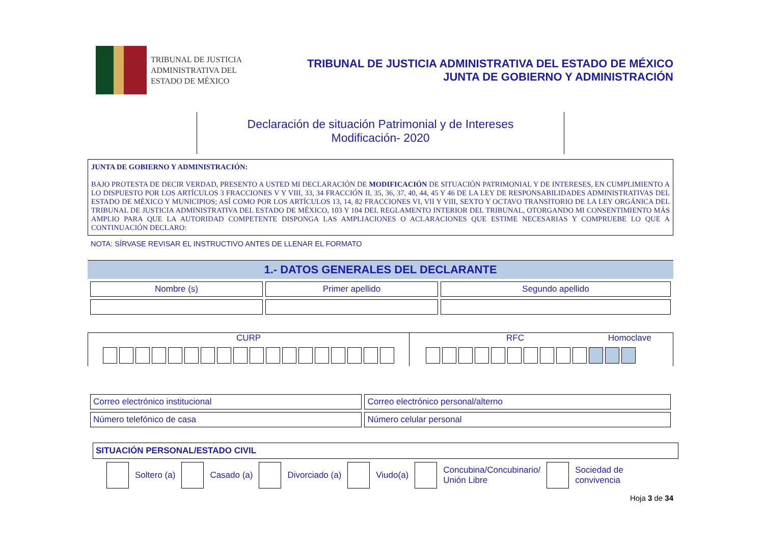TRIBUNAL DE JUSTICIA
ADMINISTRATIVA DEL
ESTADO DE MÉXICO
TRIBUNAL DE JUSTICIA ADMINISTRATIVA DEL ESTADO DE MÉXICO
JUNTA DE GOBIERNO Y ADMINISTRACIÓN
Declaración de situación Patrimonial y de Intereses
Modificación- 2020
JUNTA DE GOBIERNO Y ADMINISTRACIÓN:
BAJO PROTESTA DE DECIR VERDAD, PRESENTO A USTED MI DECLARACIÓN DE MODIFICACIÓN DE SITUACIÓN PATRIMONIAL Y DE INTERESES, EN CUMPLIMIENTO A LO DISPUESTO POR LOS ARTÍCULOS 3 FRACCIONES V Y VIII, 33, 34 FRACCIÓN II, 35, 36, 37, 40, 44, 45 Y 46 DE LA LEY DE RESPONSABILIDADES ADMINISTRATIVAS DEL ESTADO DE MÉXICO Y MUNICIPIOS; ASÍ COMO POR LOS ARTÍCULOS 13, 14, 82 FRACCIONES VI, VII Y VIII, SEXTO Y OCTAVO TRANSITORIO DE LA LEY ORGÁNICA DEL TRIBUNAL DE JUSTICIA ADMINISTRATIVA DEL ESTADO DE MÉXICO, 103 Y 104 DEL REGLAMENTO INTERIOR DEL TRIBUNAL, OTORGANDO MI CONSENTIMIENTO MÁS AMPLIO PARA QUE LA AUTORIDAD COMPETENTE DISPONGA LAS AMPLIACIONES O ACLARACIONES QUE ESTIME NECESARIAS Y COMPRUEBE LO QUE A CONTINUACIÓN DECLARO:
NOTA: SÍRVASE REVISAR EL INSTRUCTIVO ANTES DE LLENAR EL FORMATO
1.- DATOS GENERALES DEL DECLARANTE
| Nombre (s) | Primer apellido | Segundo apellido |
CURP
RFC Homoclave
| Correo electrónico institucional | Correo electrónico personal/alterno |
| Número telefónico de casa | Número celular personal |
SITUACIÓN PERSONAL/ESTADO CIVIL
Soltero (a) Casado (a) Divorciado (a) Viudo(a) Concubina/Concubinario/
Unión Libre Sociedad de
convivencia
Hoja 3 de 34